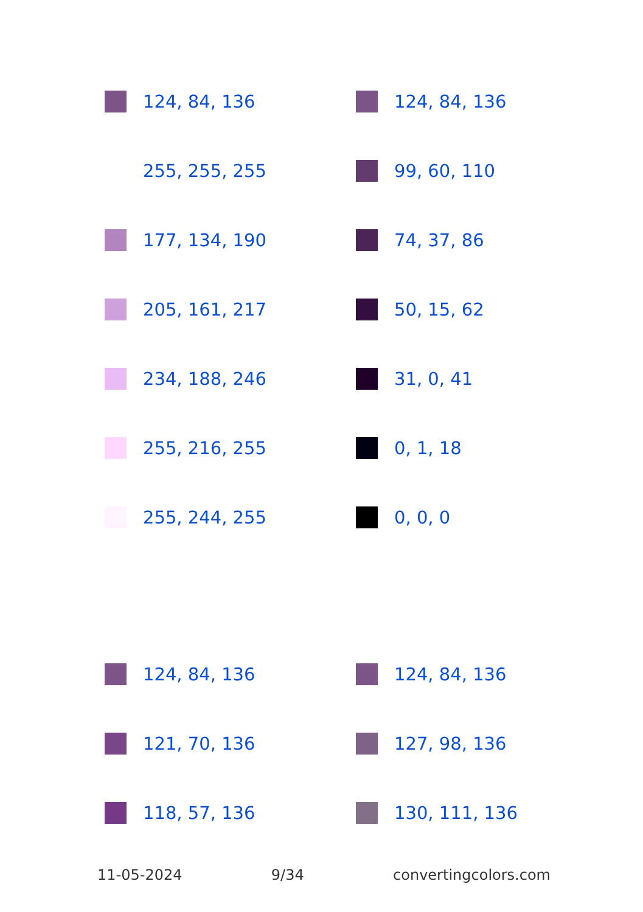| | 124, 84, 136 | | 124, 84, 136 |
| | 255, 255, 255 | | 99, 60, 110 |
| | 177, 134, 190 | | 74, 37, 86 |
| | 205, 161, 217 | | 50, 15, 62 |
| | 234, 188, 246 | | 31, 0, 41 |
| | 255, 216, 255 | | 0, 1, 18 |
| | 255, 244, 255 | | 0, 0, 0 |
| | 124, 84, 136 | | 124, 84, 136 |
| | 121, 70, 136 | | 127, 98, 136 |
| | 118, 57, 136 | | 130, 111, 136 |
11-05-2024 9/34 convertingcolors.com